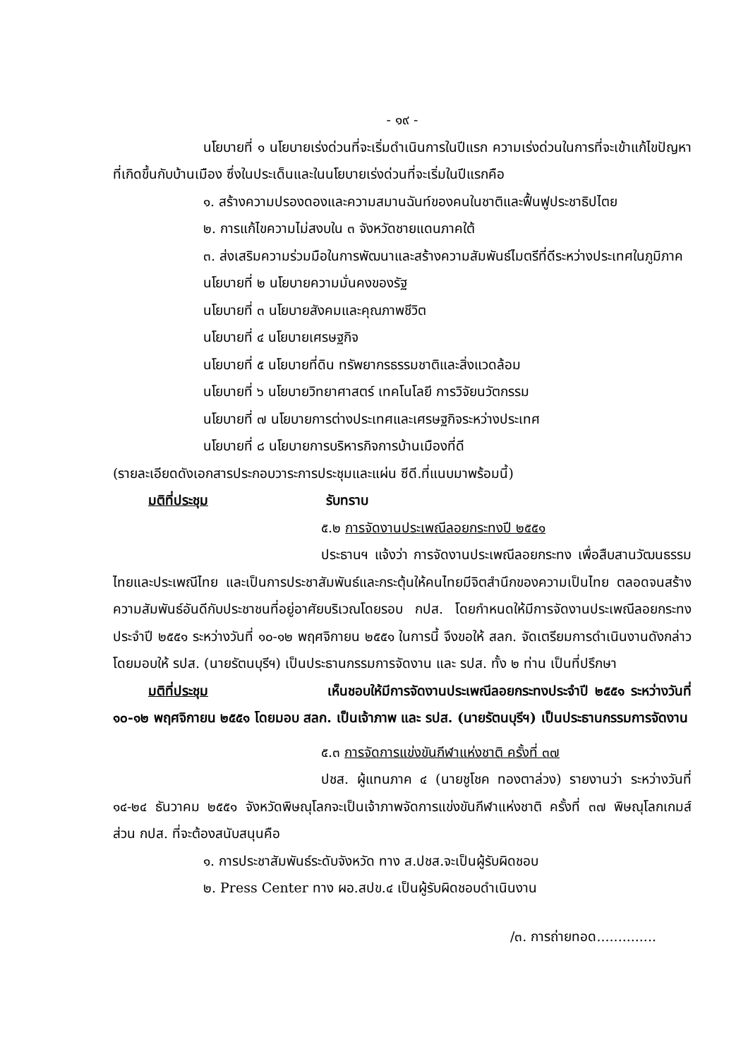- ๑๙ -
นโยบายที่ ๑ นโยบายเร่งด่วนที่จะเริ่มดำเนินการในปีแรก ความเร่งด่วนในการที่จะเข้าแก้ไขปัญหาที่เกิดขึ้นกับบ้านเมือง ซึ่งในประเด็นและในนโยบายเร่งด่วนที่จะเริ่มในปีแรกคือ
๑. สร้างความปรองดองและความสมานฉันท์ของคนในชาติและฟื้นฟูประชาธิปไตย
๒. การแก้ไขความไม่สงบใน ๓ จังหวัดชายแดนภาคใต้
๓. ส่งเสริมความร่วมมือในการพัฒนาและสร้างความสัมพันธ์ไมตรีที่ดีระหว่างประเทศในภูมิภาค
นโยบายที่ ๒ นโยบายความมั่นคงของรัฐ
นโยบายที่ ๓ นโยบายสังคมและคุณภาพชีวิต
นโยบายที่ ๔ นโยบายเศรษฐกิจ
นโยบายที่ ๕ นโยบายที่ดิน ทรัพยากรธรรมชาติและสิ่งแวดล้อม
นโยบายที่ ๖ นโยบายวิทยาศาสตร์ เทคโนโลยี การวิจัยนวัตกรรม
นโยบายที่ ๗ นโยบายการต่างประเทศและเศรษฐกิจระหว่างประเทศ
นโยบายที่ ๘ นโยบายการบริหารกิจการบ้านเมืองที่ดี
(รายละเอียดดังเอกสารประกอบวาระการประชุมและแผ่น ซีดี.ที่แนบมาพร้อมนี้)
มติที่ประชุม รับทราบ
๕.๒ การจัดงานประเพณีลอยกระทงปี ๒๕๕๑
ประธานฯ แจ้งว่า การจัดงานประเพณีลอยกระทง เพื่อสืบสานวัฒนธรรมไทยและประเพณีไทย และเป็นการประชาสัมพันธ์และกระตุ้นให้คนไทยมีจิตสำนึกของความเป็นไทย ตลอดจนสร้างความสัมพันธ์อันดีกับประชาชนที่อยู่อาศัยบริเวณโดยรอบ กปส. โดยกำหนดให้มีการจัดงานประเพณีลอยกระทงประจำปี ๒๕๕๑ ระหว่างวันที่ ๑๐-๑๒ พฤศจิกายน ๒๕๕๑ ในการนี้ จึงขอให้ สลก. จัดเตรียมการดำเนินงานดังกล่าว โดยมอบให้ รปส. (นายรัตนบุรีฯ) เป็นประธานกรรมการจัดงาน และ รปส. ทั้ง ๒ ท่าน เป็นที่ปรึกษา
มติที่ประชุม เห็นชอบให้มีการจัดงานประเพณีลอยกระทงประจำปี ๒๕๕๑ ระหว่างวันที่ ๑๐-๑๒ พฤศจิกายน ๒๕๕๑ โดยมอบ สลก. เป็นเจ้าภาพ และ รปส. (นายรัตนบุรีฯ) เป็นประธานกรรมการจัดงาน
๕.๓ การจัดการแข่งขันกีฬาแห่งชาติ ครั้งที่ ๓๗
ปชส. ผู้แทนภาค ๔ (นายชูโชค ทองตาล่วง) รายงานว่า ระหว่างวันที่ ๑๔-๒๔ ธันวาคม ๒๕๕๑ จังหวัดพิษณุโลกจะเป็นเจ้าภาพจัดการแข่งขันกีฬาแห่งชาติ ครั้งที่ ๓๗ พิษณุโลกเกมส์ ส่วน กปส. ที่จะต้องสนับสนุนคือ
๑. การประชาสัมพันธ์ระดับจังหวัด ทาง ส.ปชส.จะเป็นผู้รับผิดชอบ
๒. Press Center ทาง ผอ.สปข.๔ เป็นผู้รับผิดชอบดำเนินงาน
/๓. การถ่ายทอด..............